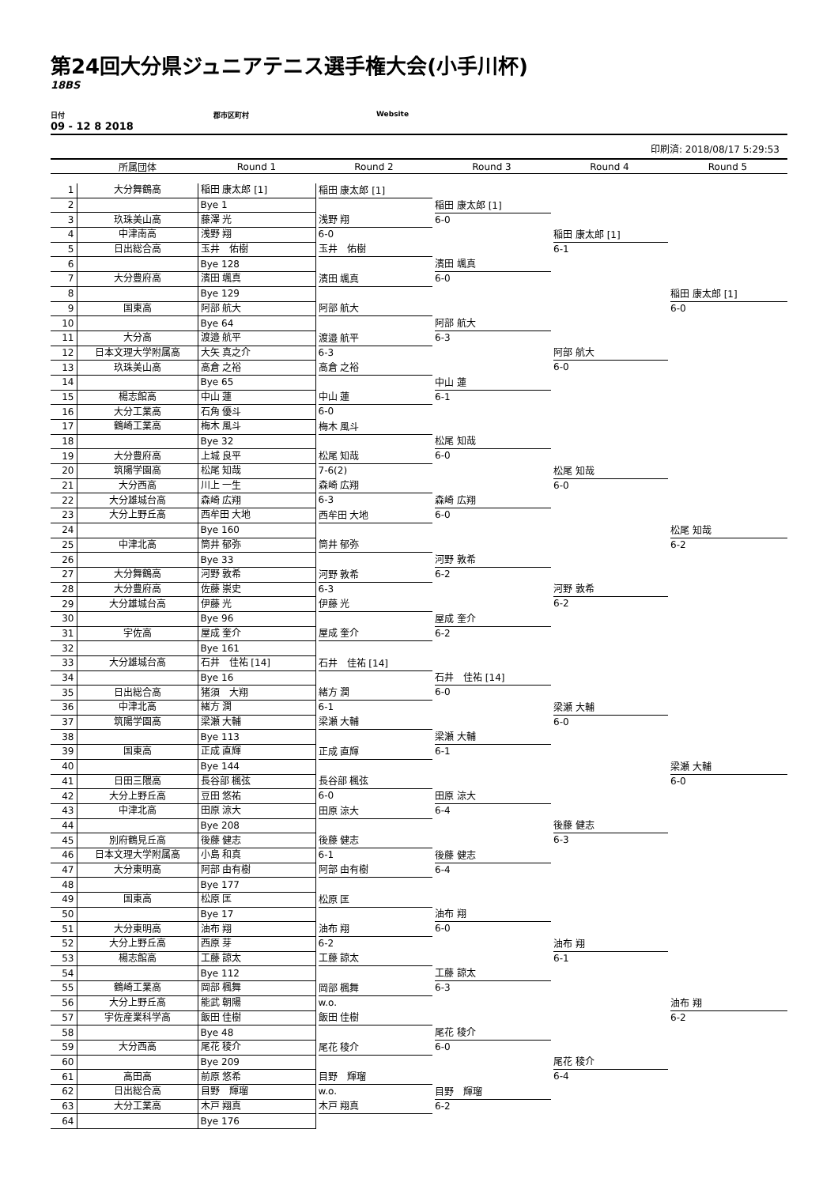第24回大分県ジュニアテニス選手権大会(小手川杯)
18BS
日付 郡市区町村 Website
09 - 12 8 2018
印刷済: 2018/08/17 5:29:53
| | 所属団体 | Round 1 | Round 2 | Round 3 | Round 4 | Round 5 |
| --- | --- | --- | --- | --- | --- | --- |
| 1 | 大分舞鶴高 | 稲田 康太郎 [1] | 稲田 康太郎 [1] | 稲田 康太郎 [1] 6-0 | 稲田 康太郎 [1] 6-1 | 稲田 康太郎 [1] 6-0 |
| 2 | | Bye 1 | | | | |
| 3 | 玖珠美山高 | 藤澤 光 | 浅野 翔 6-0 | | | |
| 4 | 中津南高 | 浅野 翔 | | | | |
| 5 | 日出総合高 | 玉井 佑樹 | 玉井 佑樹 | 濱田 颯真 6-0 | | |
| 6 | | Bye 128 | | | | |
| 7 | 大分豊府高 | 濱田 颯真 | 濱田 颯真 | | | |
| 8 | | Bye 129 | | | | |
| 9 | 国東高 | 阿部 航大 | 阿部 航大 | 阿部 航大 6-3 | 阿部 航大 6-0 | |
| 10 | | Bye 64 | | | | |
| 11 | 大分高 | 渡邉 航平 | 渡邉 航平 6-3 | | | |
| 12 | 日本文理大学附属高 | 大矢 真之介 | | | | |
| 13 | 玖珠美山高 | 高倉 之裕 | 高倉 之裕 | 中山 蓮 6-1 | | |
| 14 | | Bye 65 | | | | |
| 15 | 楊志館高 | 中山 蓮 | 中山 蓮 6-0 | | | |
| 16 | 大分工業高 | 石角 優斗 | | | | |
| 17 | 鶴崎工業高 | 梅木 風斗 | 梅木 風斗 | 松尾 知哉 6-0 | 松尾 知哉 6-0 | 松尾 知哉 6-2 |
| 18 | | Bye 32 | | | | |
| 19 | 大分豊府高 | 上城 良平 | 松尾 知哉 7-6(2) | | | |
| 20 | 筑陽学園高 | 松尾 知哉 | | | | |
| 21 | 大分西高 | 川上 一生 | 森崎 広翔 6-3 | 森崎 広翔 6-0 | | |
| 22 | 大分雄城台高 | 森崎 広翔 | | | | |
| 23 | 大分上野丘高 | 西牟田 大地 | 西牟田 大地 | | | |
| 24 | | Bye 160 | | | | |
| 25 | 中津北高 | 筒井 郁弥 | 筒井 郁弥 | 河野 敦希 6-2 | 河野 敦希 6-2 | |
| 26 | | Bye 33 | | | | |
| 27 | 大分舞鶴高 | 河野 敦希 | 河野 敦希 6-3 | | | |
| 28 | 大分豊府高 | 佐藤 崇史 | | | | |
| 29 | 大分雄城台高 | 伊藤 光 | 伊藤 光 | 屋成 奎介 6-2 | | |
| 30 | | Bye 96 | | | | |
| 31 | 宇佐高 | 屋成 奎介 | 屋成 奎介 | | | |
| 32 | | Bye 161 | | | | |
| 33 | 大分雄城台高 | 石井 佳祐 [14] | 石井 佳祐 [14] | 石井 佳祐 [14] 6-0 | 梁瀬 大輔 6-0 | 梁瀬 大輔 6-0 |
| 34 | | Bye 16 | | | | |
| 35 | 日出総合高 | 猪須 大翔 | 緒方 潤 6-1 | | | |
| 36 | 中津北高 | 緒方 潤 | | | | |
| 37 | 筑陽学園高 | 梁瀬 大輔 | 梁瀬 大輔 | 梁瀬 大輔 6-1 | | |
| 38 | | Bye 113 | | | | |
| 39 | 国東高 | 正成 直輝 | 正成 直輝 | | | |
| 40 | | Bye 144 | | | | |
| 41 | 日田三隈高 | 長谷部 楓弦 | 長谷部 楓弦 6-0 | 田原 涼大 6-4 | 後藤 健志 6-3 | |
| 42 | 大分上野丘高 | 豆田 悠祐 | | | | |
| 43 | 中津北高 | 田原 涼大 | 田原 涼大 | | | |
| 44 | | Bye 208 | | | | |
| 45 | 別府鶴見丘高 | 後藤 健志 | 後藤 健志 6-1 | 後藤 健志 6-4 | | |
| 46 | 日本文理大学附属高 | 小島 和真 | | | | |
| 47 | 大分東明高 | 阿部 由有樹 | 阿部 由有樹 | | | |
| 48 | | Bye 177 | | | | |
| 49 | 国東高 | 松原 匡 | 松原 匡 | 油布 翔 6-0 | 油布 翔 6-1 | 油布 翔 6-2 |
| 50 | | Bye 17 | | | | |
| 51 | 大分東明高 | 油布 翔 | 油布 翔 6-2 | | | |
| 52 | 大分上野丘高 | 西原 芽 | | | | |
| 53 | 楊志館高 | 工藤 諒太 | 工藤 諒太 | 工藤 諒太 6-3 | | |
| 54 | | Bye 112 | | | | |
| 55 | 鶴崎工業高 | 岡部 楓舞 | 岡部 楓舞 w.o. | | | |
| 56 | 大分上野丘高 | 能武 朝陽 | | | | |
| 57 | 宇佐産業科学高 | 飯田 佳樹 | 飯田 佳樹 | 尾花 稜介 6-0 | 尾花 稜介 6-4 | |
| 58 | | Bye 48 | | | | |
| 59 | 大分西高 | 尾花 稜介 | 尾花 稜介 | | | |
| 60 | | Bye 209 | | | | |
| 61 | 高田高 | 前原 悠希 | 目野 輝瑠 w.o. | 目野 輝瑠 6-2 | | |
| 62 | 日出総合高 | 目野 輝瑠 | | | | |
| 63 | 大分工業高 | 木戸 翔真 | 木戸 翔真 | | | |
| 64 | | Bye 176 | | | | |